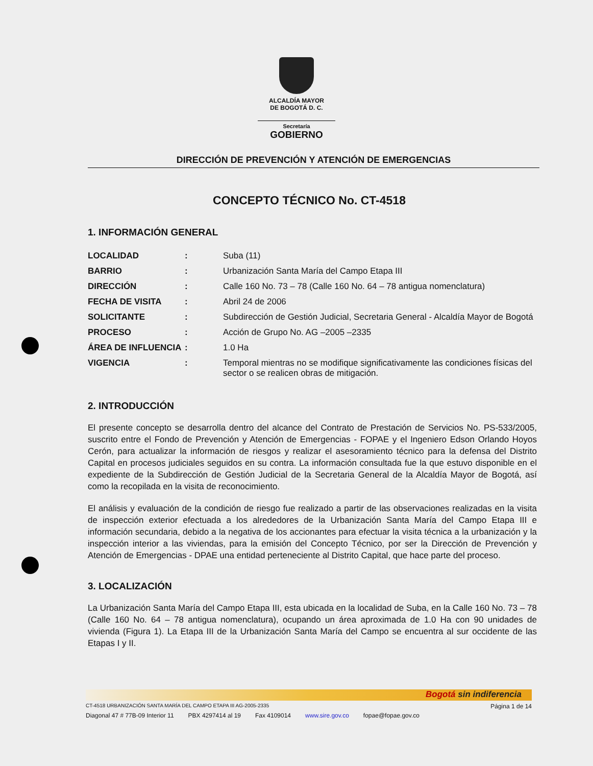ALCALDÍA MAYOR
DE BOGOTÁ D. C.
Secretaría
GOBIERNO
DIRECCIÓN DE PREVENCIÓN Y ATENCIÓN DE EMERGENCIAS
CONCEPTO TÉCNICO No. CT-4518
1. INFORMACIÓN GENERAL
| LOCALIDAD | : | Suba (11) |
| BARRIO | : | Urbanización Santa María del Campo Etapa III |
| DIRECCIÓN | : | Calle 160 No. 73 – 78 (Calle 160 No. 64 – 78 antigua nomenclatura) |
| FECHA DE VISITA | : | Abril 24 de 2006 |
| SOLICITANTE | : | Subdirección de Gestión Judicial, Secretaria General - Alcaldía Mayor de Bogotá |
| PROCESO | : | Acción de Grupo No. AG –2005 –2335 |
| ÁREA DE INFLUENCIA | : | 1.0 Ha |
| VIGENCIA | : | Temporal mientras no se modifique significativamente las condiciones físicas del sector o se realicen obras de mitigación. |
2. INTRODUCCIÓN
El presente concepto se desarrolla dentro del alcance del Contrato de Prestación de Servicios No. PS-533/2005, suscrito entre el Fondo de Prevención y Atención de Emergencias - FOPAE y el Ingeniero Edson Orlando Hoyos Cerón, para actualizar la información de riesgos y realizar el asesoramiento técnico para la defensa del Distrito Capital en procesos judiciales seguidos en su contra. La información consultada fue la que estuvo disponible en el expediente de la Subdirección de Gestión Judicial de la Secretaria General de la Alcaldía Mayor de Bogotá, así como la recopilada en la visita de reconocimiento.
El análisis y evaluación de la condición de riesgo fue realizado a partir de las observaciones realizadas en la visita de inspección exterior efectuada a los alrededores de la Urbanización Santa María del Campo Etapa III e información secundaria, debido a la negativa de los accionantes para efectuar la visita técnica a la urbanización y la inspección interior a las viviendas, para la emisión del Concepto Técnico, por ser la Dirección de Prevención y Atención de Emergencias - DPAE una entidad perteneciente al Distrito Capital, que hace parte del proceso.
3. LOCALIZACIÓN
La Urbanización Santa María del Campo Etapa III, esta ubicada en la localidad de Suba, en la Calle 160 No. 73 – 78 (Calle 160 No. 64 – 78 antigua nomenclatura), ocupando un área aproximada de 1.0 Ha con 90 unidades de vivienda (Figura 1). La Etapa III de la Urbanización Santa María del Campo se encuentra al sur occidente de las Etapas I y II.
Bogotá sin indiferencia
CT-4518 URBANIZACIÓN SANTA MARÍA DEL CAMPO ETAPA III AG-2005-2335 Página 1 de 14
Diagonal 47 # 77B-09 Interior 11 PBX 4297414 al 19 Fax 4109014 www.sire.gov.co fopae@fopae.gov.co